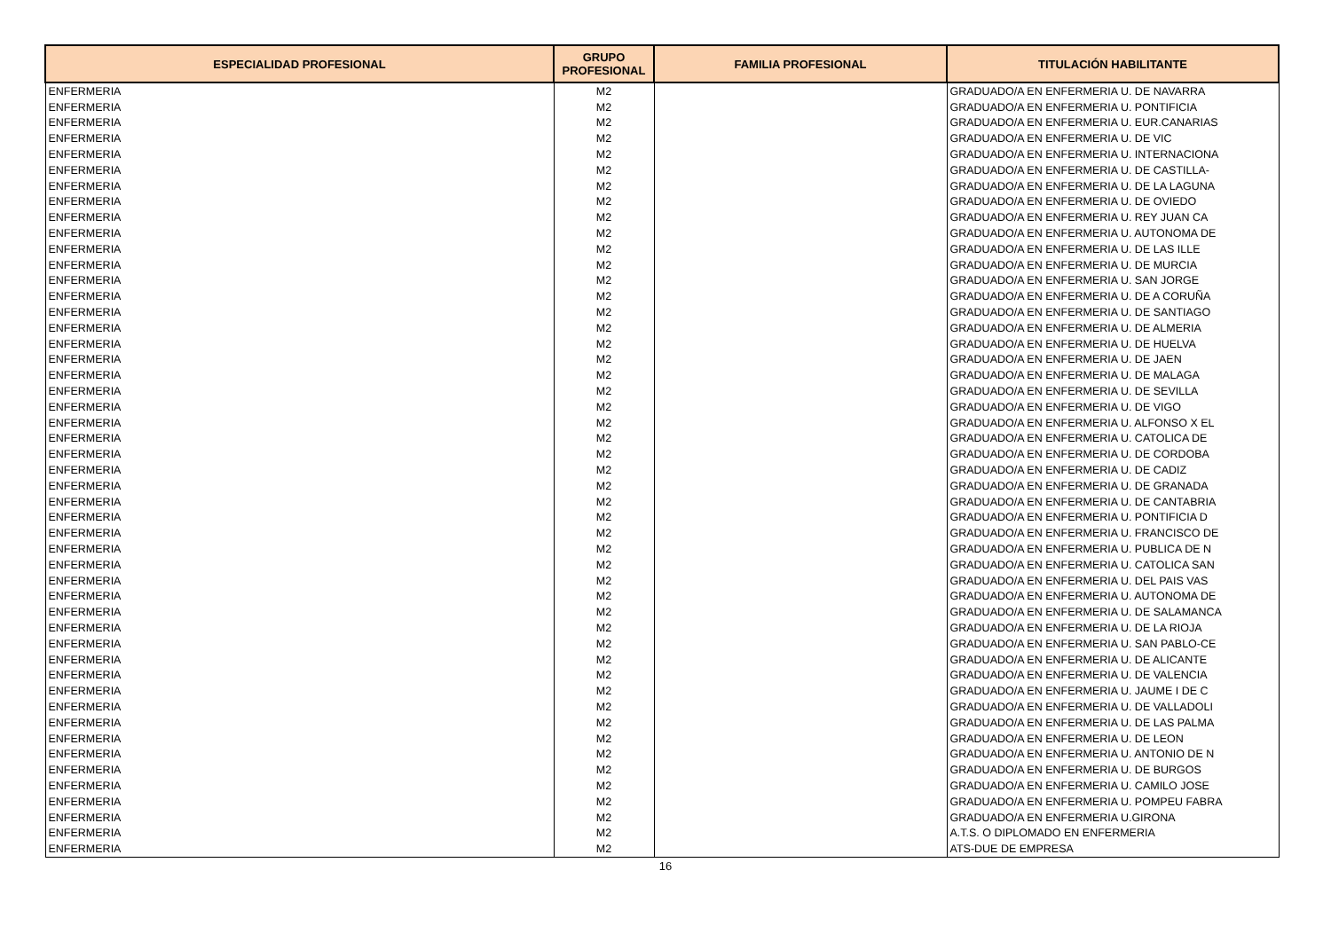| ESPECIALIDAD PROFESIONAL | GRUPO PROFESIONAL | FAMILIA PROFESIONAL | TITULACIÓN HABILITANTE |
| --- | --- | --- | --- |
| ENFERMERIA | M2 | | GRADUADO/A EN ENFERMERIA U. DE NAVARRA |
| ENFERMERIA | M2 | | GRADUADO/A EN ENFERMERIA U. PONTIFICIA |
| ENFERMERIA | M2 | | GRADUADO/A EN ENFERMERIA U. EUR.CANARIAS |
| ENFERMERIA | M2 | | GRADUADO/A EN ENFERMERIA U. DE VIC |
| ENFERMERIA | M2 | | GRADUADO/A EN ENFERMERIA U. INTERNACIONA |
| ENFERMERIA | M2 | | GRADUADO/A EN ENFERMERIA U. DE CASTILLA- |
| ENFERMERIA | M2 | | GRADUADO/A EN ENFERMERIA U. DE LA LAGUNA |
| ENFERMERIA | M2 | | GRADUADO/A EN ENFERMERIA U. DE OVIEDO |
| ENFERMERIA | M2 | | GRADUADO/A EN ENFERMERIA U. REY JUAN CA |
| ENFERMERIA | M2 | | GRADUADO/A EN ENFERMERIA U. AUTONOMA DE |
| ENFERMERIA | M2 | | GRADUADO/A EN ENFERMERIA U. DE LAS ILLE |
| ENFERMERIA | M2 | | GRADUADO/A EN ENFERMERIA U. DE MURCIA |
| ENFERMERIA | M2 | | GRADUADO/A EN ENFERMERIA U. SAN JORGE |
| ENFERMERIA | M2 | | GRADUADO/A EN ENFERMERIA U. DE A CORUÑA |
| ENFERMERIA | M2 | | GRADUADO/A EN ENFERMERIA U. DE SANTIAGO |
| ENFERMERIA | M2 | | GRADUADO/A EN ENFERMERIA U. DE ALMERIA |
| ENFERMERIA | M2 | | GRADUADO/A EN ENFERMERIA U. DE HUELVA |
| ENFERMERIA | M2 | | GRADUADO/A EN ENFERMERIA U. DE JAEN |
| ENFERMERIA | M2 | | GRADUADO/A EN ENFERMERIA U. DE MALAGA |
| ENFERMERIA | M2 | | GRADUADO/A EN ENFERMERIA U. DE SEVILLA |
| ENFERMERIA | M2 | | GRADUADO/A EN ENFERMERIA U. DE VIGO |
| ENFERMERIA | M2 | | GRADUADO/A EN ENFERMERIA U. ALFONSO X EL |
| ENFERMERIA | M2 | | GRADUADO/A EN ENFERMERIA U. CATOLICA DE |
| ENFERMERIA | M2 | | GRADUADO/A EN ENFERMERIA U. DE CORDOBA |
| ENFERMERIA | M2 | | GRADUADO/A EN ENFERMERIA U. DE CADIZ |
| ENFERMERIA | M2 | | GRADUADO/A EN ENFERMERIA U. DE GRANADA |
| ENFERMERIA | M2 | | GRADUADO/A EN ENFERMERIA U. DE CANTABRIA |
| ENFERMERIA | M2 | | GRADUADO/A EN ENFERMERIA U. PONTIFICIA D |
| ENFERMERIA | M2 | | GRADUADO/A EN ENFERMERIA U. FRANCISCO DE |
| ENFERMERIA | M2 | | GRADUADO/A EN ENFERMERIA U. PUBLICA DE N |
| ENFERMERIA | M2 | | GRADUADO/A EN ENFERMERIA U. CATOLICA SAN |
| ENFERMERIA | M2 | | GRADUADO/A EN ENFERMERIA U. DEL PAIS VAS |
| ENFERMERIA | M2 | | GRADUADO/A EN ENFERMERIA U. AUTONOMA DE |
| ENFERMERIA | M2 | | GRADUADO/A EN ENFERMERIA U. DE SALAMANCA |
| ENFERMERIA | M2 | | GRADUADO/A EN ENFERMERIA U. DE LA RIOJA |
| ENFERMERIA | M2 | | GRADUADO/A EN ENFERMERIA U. SAN PABLO-CE |
| ENFERMERIA | M2 | | GRADUADO/A EN ENFERMERIA U. DE ALICANTE |
| ENFERMERIA | M2 | | GRADUADO/A EN ENFERMERIA U. DE VALENCIA |
| ENFERMERIA | M2 | | GRADUADO/A EN ENFERMERIA U. JAUME I DE C |
| ENFERMERIA | M2 | | GRADUADO/A EN ENFERMERIA U. DE VALLADOLI |
| ENFERMERIA | M2 | | GRADUADO/A EN ENFERMERIA U. DE LAS PALMA |
| ENFERMERIA | M2 | | GRADUADO/A EN ENFERMERIA U. DE LEON |
| ENFERMERIA | M2 | | GRADUADO/A EN ENFERMERIA U. ANTONIO DE N |
| ENFERMERIA | M2 | | GRADUADO/A EN ENFERMERIA U. DE BURGOS |
| ENFERMERIA | M2 | | GRADUADO/A EN ENFERMERIA U. CAMILO JOSE |
| ENFERMERIA | M2 | | GRADUADO/A EN ENFERMERIA U. POMPEU FABRA |
| ENFERMERIA | M2 | | GRADUADO/A EN ENFERMERIA U.GIRONA |
| ENFERMERIA | M2 | | A.T.S. O DIPLOMADO EN ENFERMERIA |
| ENFERMERIA | M2 | | ATS-DUE DE EMPRESA |
16